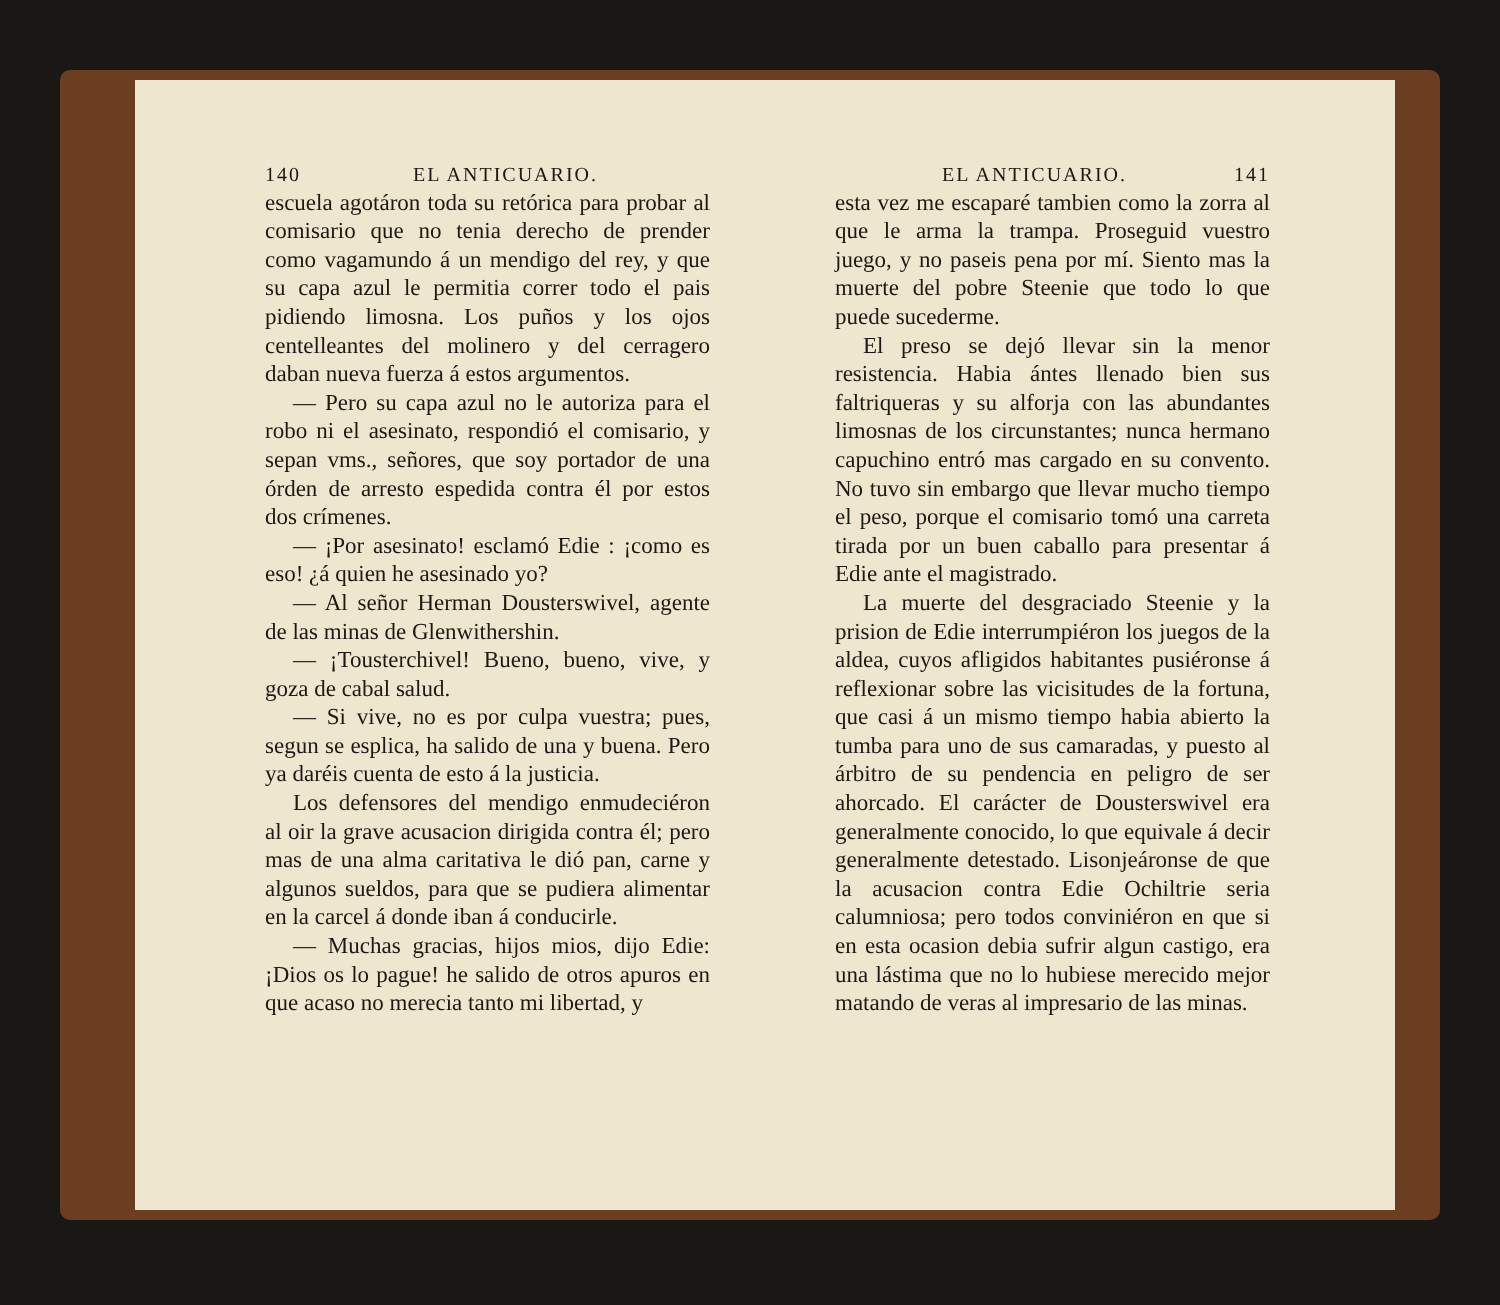140 EL ANTICUARIO.
escuela agotáron toda su retórica para probar al comisario que no tenia derecho de prender como vagamundo á un mendigo del rey, y que su capa azul le permitia correr todo el pais pidiendo limosna. Los puños y los ojos centelleantes del molinero y del cerragero daban nueva fuerza á estos argumentos.
— Pero su capa azul no le autoriza para el robo ni el asesinato, respondió el comisario, y sepan vms., señores, que soy portador de una órden de arresto espedida contra él por estos dos crímenes.
— ¡Por asesinato! esclamó Edie : ¡como es eso! ¿á quien he asesinado yo?
— Al señor Herman Dousterswivel, agente de las minas de Glenwithershin.
— ¡Tousterchivel! Bueno, bueno, vive, y goza de cabal salud.
— Si vive, no es por culpa vuestra; pues, segun se esplica, ha salido de una y buena. Pero ya daréis cuenta de esto á la justicia.
Los defensores del mendigo enmudeciéron al oir la grave acusacion dirigida contra él; pero mas de una alma caritativa le dió pan, carne y algunos sueldos, para que se pudiera alimentar en la carcel á donde iban á conducirle.
— Muchas gracias, hijos mios, dijo Edie: ¡Dios os lo pague! he salido de otros apuros en que acaso no merecia tanto mi libertad, y
EL ANTICUARIO. 141
esta vez me escaparé tambien como la zorra al que le arma la trampa. Proseguid vuestro juego, y no paseis pena por mí. Siento mas la muerte del pobre Steenie que todo lo que puede sucederme.
El preso se dejó llevar sin la menor resistencia. Habia ántes llenado bien sus faltriqueras y su alforja con las abundantes limosnas de los circunstantes; nunca hermano capuchino entró mas cargado en su convento. No tuvo sin embargo que llevar mucho tiempo el peso, porque el comisario tomó una carreta tirada por un buen caballo para presentar á Edie ante el magistrado.
La muerte del desgraciado Steenie y la prision de Edie interrumpiéron los juegos de la aldea, cuyos afligidos habitantes pusiéronse á reflexionar sobre las vicisitudes de la fortuna, que casi á un mismo tiempo habia abierto la tumba para uno de sus camaradas, y puesto al árbitro de su pendencia en peligro de ser ahorcado. El carácter de Dousterswivel era generalmente conocido, lo que equivale á decir generalmente detestado. Lisonjeáronse de que la acusacion contra Edie Ochiltrie seria calumniosa; pero todos conviniéron en que si en esta ocasion debia sufrir algun castigo, era una lástima que no lo hubiese merecido mejor matando de veras al impresario de las minas.